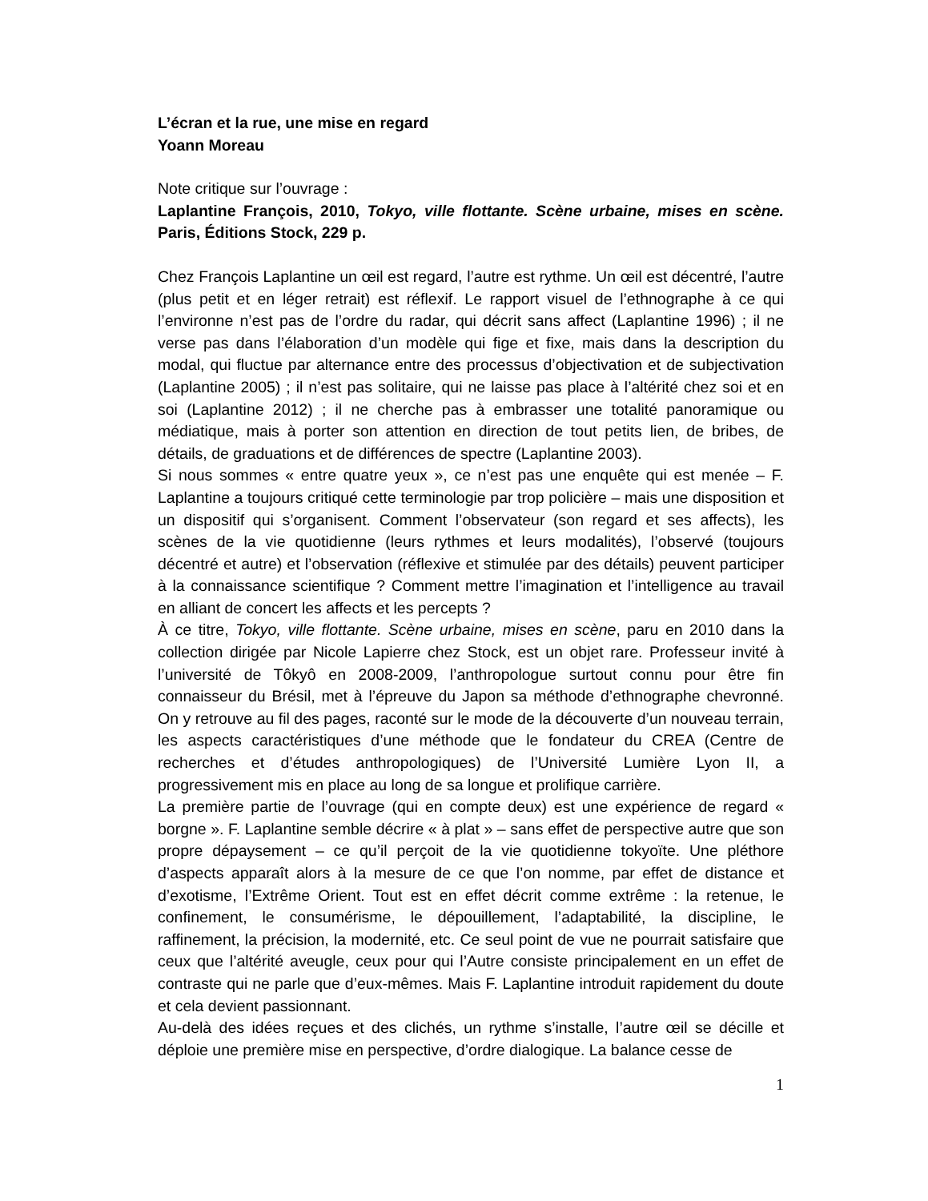L’écran et la rue, une mise en regard
Yoann Moreau
Note critique sur l’ouvrage :
Laplantine François, 2010, Tokyo, ville flottante. Scène urbaine, mises en scène. Paris, Éditions Stock, 229 p.
Chez François Laplantine un œil est regard, l’autre est rythme. Un œil est décentré, l’autre (plus petit et en léger retrait) est réflexif. Le rapport visuel de l’ethnographe à ce qui l’environne n’est pas de l’ordre du radar, qui décrit sans affect (Laplantine 1996) ; il ne verse pas dans l’élaboration d’un modèle qui fige et fixe, mais dans la description du modal, qui fluctue par alternance entre des processus d’objectivation et de subjectivation (Laplantine 2005) ; il n’est pas solitaire, qui ne laisse pas place à l’altérité chez soi et en soi (Laplantine 2012) ; il ne cherche pas à embrasser une totalité panoramique ou médiatique, mais à porter son attention en direction de tout petits lien, de bribes, de détails, de graduations et de différences de spectre (Laplantine 2003).
Si nous sommes « entre quatre yeux », ce n’est pas une enquête qui est menée – F. Laplantine a toujours critiqué cette terminologie par trop policière – mais une disposition et un dispositif qui s’organisent. Comment l’observateur (son regard et ses affects), les scènes de la vie quotidienne (leurs rythmes et leurs modalités), l’observé (toujours décentré et autre) et l’observation (réflexive et stimulée par des détails) peuvent participer à la connaissance scientifique ? Comment mettre l’imagination et l’intelligence au travail en alliant de concert les affects et les percepts ?
À ce titre, Tokyo, ville flottante. Scène urbaine, mises en scène, paru en 2010 dans la collection dirigée par Nicole Lapierre chez Stock, est un objet rare. Professeur invité à l’université de Tôkyô en 2008-2009, l’anthropologue surtout connu pour être fin connaisseur du Brésil, met à l’épreuve du Japon sa méthode d’ethnographe chevronné. On y retrouve au fil des pages, raconté sur le mode de la découverte d’un nouveau terrain, les aspects caractéristiques d’une méthode que le fondateur du CREA (Centre de recherches et d’études anthropologiques) de l’Université Lumière Lyon II, a progressivement mis en place au long de sa longue et prolifique carrière.
La première partie de l’ouvrage (qui en compte deux) est une expérience de regard « borgne ». F. Laplantine semble décrire « à plat » – sans effet de perspective autre que son propre dépaysement – ce qu’il perçoit de la vie quotidienne tokyoïte. Une pléthore d’aspects apparaît alors à la mesure de ce que l’on nomme, par effet de distance et d’exotisme, l’Extrême Orient. Tout est en effet décrit comme extrême : la retenue, le confinement, le consumérisme, le dépouillement, l’adaptabilité, la discipline, le raffinement, la précision, la modernité, etc. Ce seul point de vue ne pourrait satisfaire que ceux que l’altérité aveugle, ceux pour qui l’Autre consiste principalement en un effet de contraste qui ne parle que d’eux-mêmes. Mais F. Laplantine introduit rapidement du doute et cela devient passionnant.
Au-delà des idées reçues et des clichés, un rythme s’installe, l’autre œil se décille et déploie une première mise en perspective, d’ordre dialogique. La balance cesse de
1